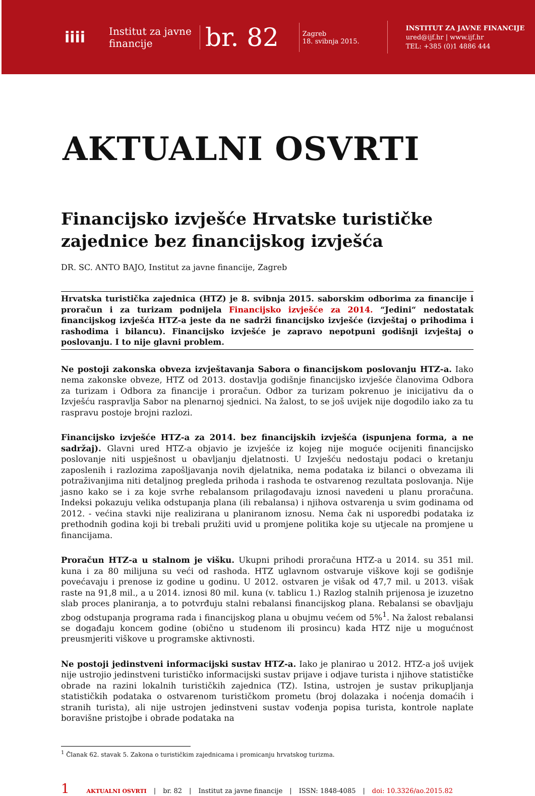iiii
Institut za javne financije
br. 82
Zagreb
18. svibnja 2015.
INSTITUT ZA JAVNE FINANCIJE
ured@ijf.hr | www.ijf.hr
TEL: +385 (0)1 4886 444
AKTUALNI OSVRTI
Financijsko izvješće Hrvatske turističke zajednice bez financijskog izvješća
DR. SC. ANTO BAJO, Institut za javne financije, Zagreb
Hrvatska turistička zajednica (HTZ) je 8. svibnja 2015. saborskim odborima za financije i proračun i za turizam podnijela Financijsko izvješće za 2014. “Jedini“ nedostatak financijskog izvješća HTZ-a jeste da ne sadrži financijsko izvješće (izvještaj o prihodima i rashodima i bilancu). Financijsko izvješće je zapravo nepotpuni godišnji izvještaj o poslovanju. I to nije glavni problem.
Ne postoji zakonska obveza izvještavanja Sabora o financijskom poslovanju HTZ-a. Iako nema zakonske obveze, HTZ od 2013. dostavlja godišnje financijsko izvješće članovima Odbora za turizam i Odbora za financije i proračun. Odbor za turizam pokrenuo je inicijativu da o Izvješću raspravlja Sabor na plenarnoj sjednici. Na žalost, to se još uvijek nije dogodilo iako za tu raspravu postoje brojni razlozi.
Financijsko izvješće HTZ-a za 2014. bez financijskih izvješća (ispunjena forma, a ne sadržaj). Glavni ured HTZ-a objavio je izvješće iz kojeg nije moguće ocijeniti financijsko poslovanje niti uspješnost u obavljanju djelatnosti. U Izvješću nedostaju podaci o kretanju zaposlenih i razlozima zapošljavanja novih djelatnika, nema podataka iz bilanci o obvezama ili potraživanjima niti detaljnog pregleda prihoda i rashoda te ostvarenog rezultata poslovanja. Nije jasno kako se i za koje svrhe rebalansom prilagođavaju iznosi navedeni u planu proračuna. Indeksi pokazuju velika odstupanja plana (ili rebalansa) i njihova ostvarenja u svim godinama od 2012. - većina stavki nije realizirana u planiranom iznosu. Nema čak ni usporedbi podataka iz prethodnih godina koji bi trebali pružiti uvid u promjene politika koje su utjecale na promjene u financijama.
Proračun HTZ-a u stalnom je višku. Ukupni prihodi proračuna HTZ-a u 2014. su 351 mil. kuna i za 80 milijuna su veći od rashoda. HTZ uglavnom ostvaruje viškove koji se godišnje povećavaju i prenose iz godine u godinu. U 2012. ostvaren je višak od 47,7 mil. u 2013. višak raste na 91,8 mil., a u 2014. iznosi 80 mil. kuna (v. tablicu 1.) Razlog stalnih prijenosa je izuzetno slab proces planiranja, a to potvrđuju stalni rebalansi financijskog plana. Rebalansi se obavljaju zbog odstupanja programa rada i financijskog plana u obujmu većem od 5%<sup>1</sup>. Na žalost rebalansi se događaju koncem godine (obično u studenom ili prosincu) kada HTZ nije u mogućnost preusmjeriti viškove u programske aktivnosti.
Ne postoji jedinstveni informacijski sustav HTZ-a. Iako je planirao u 2012. HTZ-a još uvijek nije ustrojio jedinstveni turističko informacijski sustav prijave i odjave turista i njihove statističke obrade na razini lokalnih turističkih zajednica (TZ). Istina, ustrojen je sustav prikupljanja statističkih podataka o ostvarenom turističkom prometu (broj dolazaka i noćenja domaćih i stranih turista), ali nije ustrojen jedinstveni sustav vođenja popisa turista, kontrole naplate boravišne pristojbe i obrade podataka na
<sup>1</sup> Članak 62. stavak 5. Zakona o turističkim zajednicama i promicanju hrvatskog turizma.
1 AKTUALNI OSVRTI | br. 82 | Institut za javne financije | ISSN: 1848-4085 | doi: 10.3326/ao.2015.82